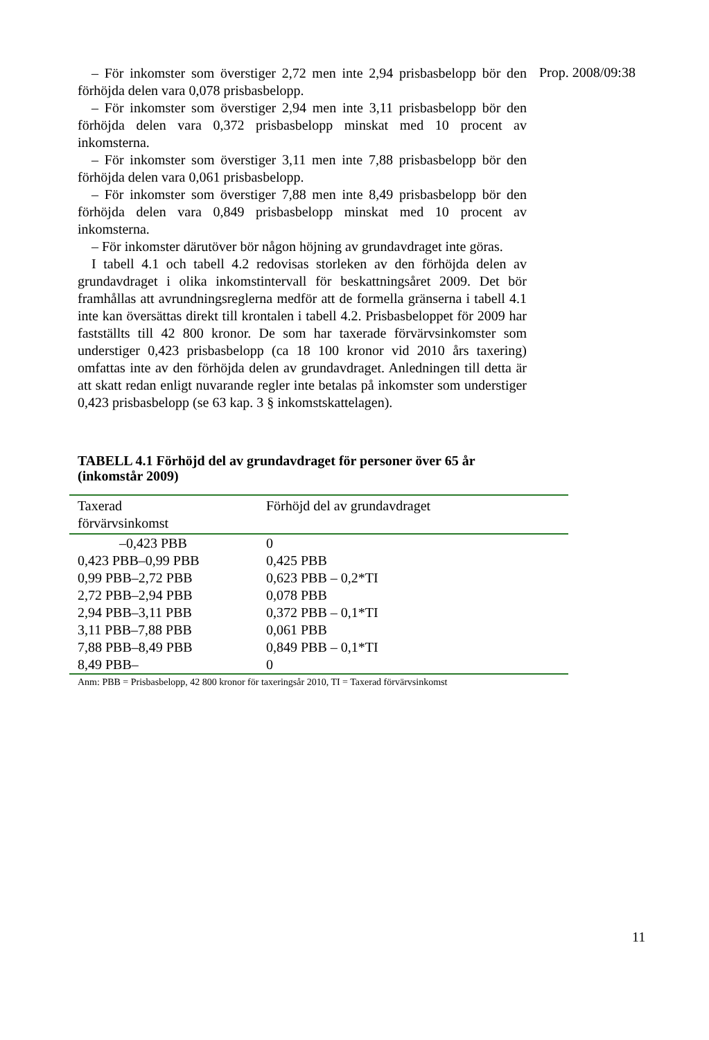Prop. 2008/09:38
– För inkomster som överstiger 2,72 men inte 2,94 prisbasbelopp bör den förhöjda delen vara 0,078 prisbasbelopp.
– För inkomster som överstiger 2,94 men inte 3,11 prisbasbelopp bör den förhöjda delen vara 0,372 prisbasbelopp minskat med 10 procent av inkomsterna.
– För inkomster som överstiger 3,11 men inte 7,88 prisbasbelopp bör den förhöjda delen vara 0,061 prisbasbelopp.
– För inkomster som överstiger 7,88 men inte 8,49 prisbasbelopp bör den förhöjda delen vara 0,849 prisbasbelopp minskat med 10 procent av inkomsterna.
– För inkomster därutöver bör någon höjning av grundavdraget inte göras.
I tabell 4.1 och tabell 4.2 redovisas storleken av den förhöjda delen av grundavdraget i olika inkomstintervall för beskattningsåret 2009. Det bör framhållas att avrundningsreglerna medför att de formella gränserna i tabell 4.1 inte kan översättas direkt till krontalen i tabell 4.2. Prisbas­beloppet för 2009 har fastställts till 42 800 kronor. De som har taxerade förvärvsinkomster som understiger 0,423 prisbasbelopp (ca 18 100 kronor vid 2010 års taxering) omfattas inte av den förhöjda delen av grundavdraget. Anledningen till detta är att skatt redan enligt nuvarande regler inte betalas på inkomster som understiger 0,423 prisbasbelopp (se 63 kap. 3 § inkomstskattelagen).
TABELL 4.1 Förhöjd del av grundavdraget för personer över 65 år (inkomstår 2009)
| Taxerad förvärvsinkomst | Förhöjd del av grundavdraget |
| --- | --- |
| –0,423 PBB | 0 |
| 0,423 PBB–0,99 PBB | 0,425 PBB |
| 0,99 PBB–2,72 PBB | 0,623 PBB – 0,2*TI |
| 2,72 PBB–2,94 PBB | 0,078 PBB |
| 2,94 PBB–3,11 PBB | 0,372 PBB – 0,1*TI |
| 3,11 PBB–7,88 PBB | 0,061 PBB |
| 7,88 PBB–8,49 PBB | 0,849 PBB – 0,1*TI |
| 8,49 PBB– | 0 |
Anm: PBB = Prisbasbelopp, 42 800 kronor för taxeringsår 2010, TI = Taxerad förvärvsinkomst
11